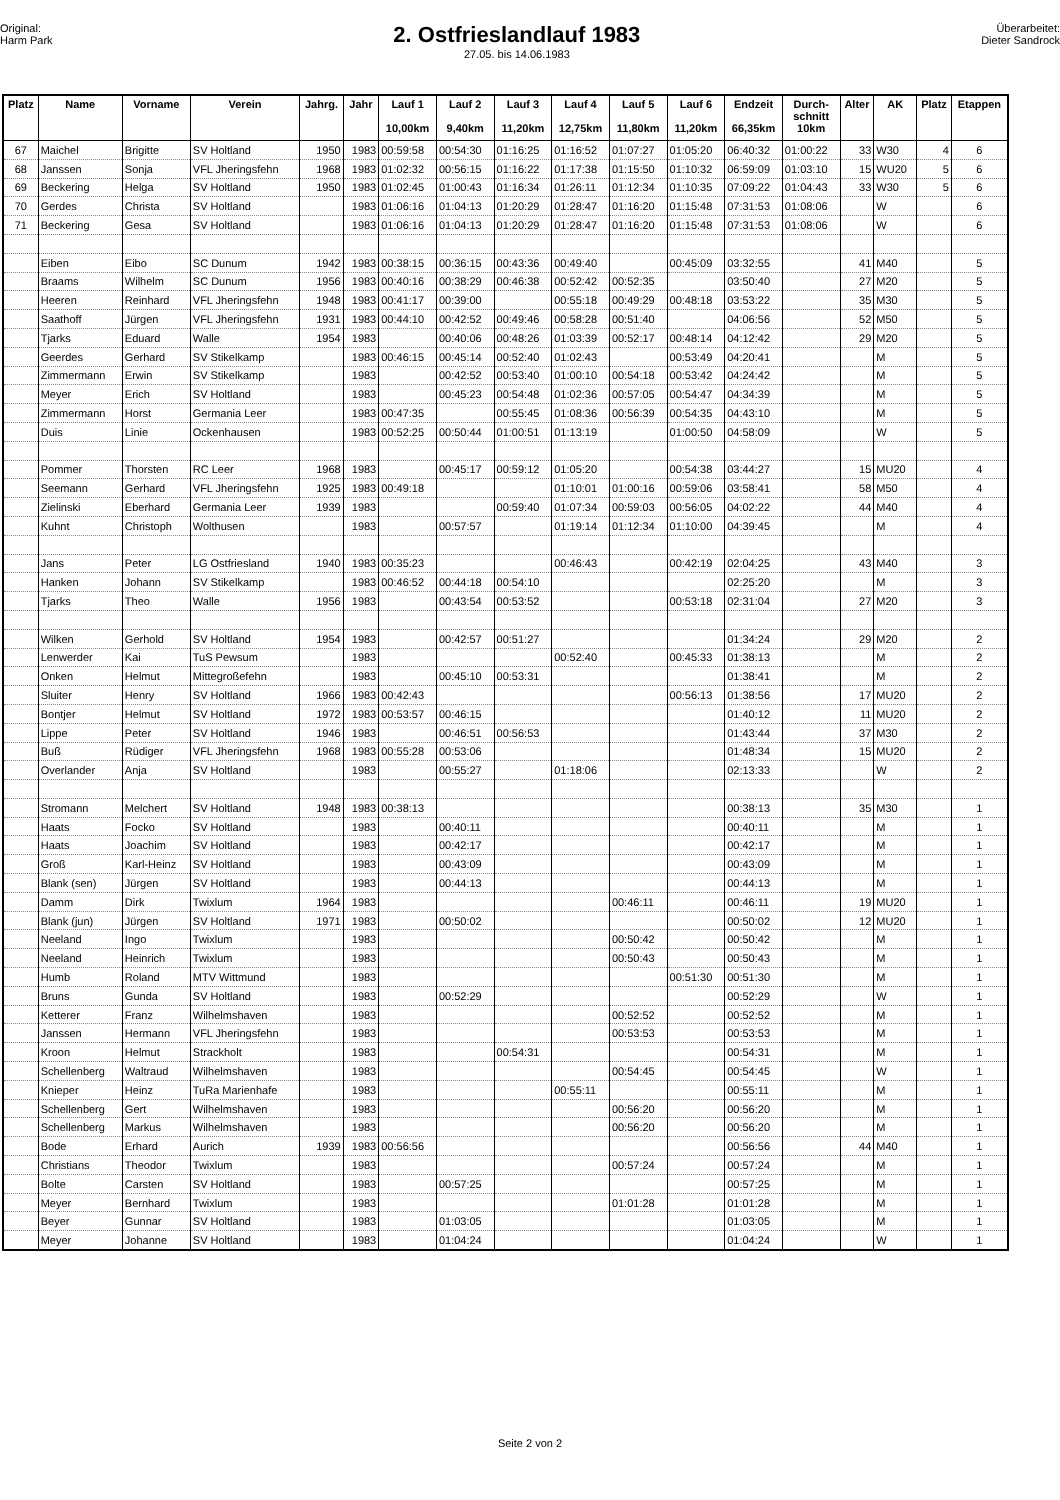Original:
Harm Park
2. Ostfrieslandlauf 1983
27.05. bis 14.06.1983
Überarbeitet:
Dieter Sandrock
| Platz | Name | Vorname | Verein | Jahrg. | Jahr | Lauf 1 10,00km | Lauf 2 9,40km | Lauf 3 11,20km | Lauf 4 12,75km | Lauf 5 11,80km | Lauf 6 11,20km | Endzeit 66,35km | Durch- schnitt 10km | Alter | AK | Platz | Etappen |
| --- | --- | --- | --- | --- | --- | --- | --- | --- | --- | --- | --- | --- | --- | --- | --- | --- | --- |
| 67 | Maichel | Brigitte | SV Holtland | 1950 | 1983 | 00:59:58 | 00:54:30 | 01:16:25 | 01:16:52 | 01:07:27 | 01:05:20 | 06:40:32 | 01:00:22 | 33 | W30 | 4 | 6 |
| 68 | Janssen | Sonja | VFL Jheringsfehn | 1968 | 1983 | 01:02:32 | 00:56:15 | 01:16:22 | 01:17:38 | 01:15:50 | 01:10:32 | 06:59:09 | 01:03:10 | 15 | WU20 | 5 | 6 |
| 69 | Beckering | Helga | SV Holtland | 1950 | 1983 | 01:02:45 | 01:00:43 | 01:16:34 | 01:26:11 | 01:12:34 | 01:10:35 | 07:09:22 | 01:04:43 | 33 | W30 | 5 | 6 |
| 70 | Gerdes | Christa | SV Holtland | | 1983 | 01:06:16 | 01:04:13 | 01:20:29 | 01:28:47 | 01:16:20 | 01:15:48 | 07:31:53 | 01:08:06 | | W | | 6 |
| 71 | Beckering | Gesa | SV Holtland | | 1983 | 01:06:16 | 01:04:13 | 01:20:29 | 01:28:47 | 01:16:20 | 01:15:48 | 07:31:53 | 01:08:06 | | W | | 6 |
| | Eiben | Eibo | SC Dunum | 1942 | 1983 | 00:38:15 | 00:36:15 | 00:43:36 | 00:49:40 | | 00:45:09 | 03:32:55 | | 41 | M40 | | 5 |
| | Braams | Wilhelm | SC Dunum | 1956 | 1983 | 00:40:16 | 00:38:29 | 00:46:38 | 00:52:42 | 00:52:35 | | 03:50:40 | | 27 | M20 | | 5 |
| | Heeren | Reinhard | VFL Jheringsfehn | 1948 | 1983 | 00:41:17 | 00:39:00 | | 00:55:18 | 00:49:29 | 00:48:18 | 03:53:22 | | 35 | M30 | | 5 |
| | Saathoff | Jürgen | VFL Jheringsfehn | 1931 | 1983 | 00:44:10 | 00:42:52 | 00:49:46 | 00:58:28 | 00:51:40 | | 04:06:56 | | 52 | M50 | | 5 |
| | Tjarks | Eduard | Walle | 1954 | 1983 | | 00:40:06 | 00:48:26 | 01:03:39 | 00:52:17 | 00:48:14 | 04:12:42 | | 29 | M20 | | 5 |
| | Geerdes | Gerhard | SV Stikelkamp | | 1983 | 00:46:15 | 00:45:14 | 00:52:40 | 01:02:43 | | 00:53:49 | 04:20:41 | | | M | | 5 |
| | Zimmermann | Erwin | SV Stikelkamp | | 1983 | | 00:42:52 | 00:53:40 | 01:00:10 | 00:54:18 | 00:53:42 | 04:24:42 | | | M | | 5 |
| | Meyer | Erich | SV Holtland | | 1983 | | 00:45:23 | 00:54:48 | 01:02:36 | 00:57:05 | 00:54:47 | 04:34:39 | | | M | | 5 |
| | Zimmermann | Horst | Germania Leer | | 1983 | 00:47:35 | | 00:55:45 | 01:08:36 | 00:56:39 | 00:54:35 | 04:43:10 | | | M | | 5 |
| | Duis | Linie | Ockenhausen | | 1983 | 00:52:25 | 00:50:44 | 01:00:51 | 01:13:19 | | 01:00:50 | 04:58:09 | | | W | | 5 |
| | Pommer | Thorsten | RC Leer | 1968 | 1983 | | 00:45:17 | 00:59:12 | 01:05:20 | | 00:54:38 | 03:44:27 | | 15 | MU20 | | 4 |
| | Seemann | Gerhard | VFL Jheringsfehn | 1925 | 1983 | 00:49:18 | | | 01:10:01 | 01:00:16 | 00:59:06 | 03:58:41 | | 58 | M50 | | 4 |
| | Zielinski | Eberhard | Germania Leer | 1939 | 1983 | | | 00:59:40 | 01:07:34 | 00:59:03 | 00:56:05 | 04:02:22 | | 44 | M40 | | 4 |
| | Kuhnt | Christoph | Wolthusen | | 1983 | | 00:57:57 | | 01:19:14 | 01:12:34 | 01:10:00 | 04:39:45 | | | M | | 4 |
| | Jans | Peter | LG Ostfriesland | 1940 | 1983 | 00:35:23 | | | 00:46:43 | | 00:42:19 | 02:04:25 | | 43 | M40 | | 3 |
| | Hanken | Johann | SV Stikelkamp | | 1983 | 00:46:52 | 00:44:18 | 00:54:10 | | | | 02:25:20 | | | M | | 3 |
| | Tjarks | Theo | Walle | 1956 | 1983 | | 00:43:54 | 00:53:52 | | | 00:53:18 | 02:31:04 | | 27 | M20 | | 3 |
| | Wilken | Gerhold | SV Holtland | 1954 | 1983 | | 00:42:57 | 00:51:27 | | | | 01:34:24 | | 29 | M20 | | 2 |
| | Lenwerder | Kai | TuS Pewsum | | 1983 | | | | 00:52:40 | | 00:45:33 | 01:38:13 | | | M | | 2 |
| | Onken | Helmut | Mittegroßefehn | | 1983 | | 00:45:10 | 00:53:31 | | | | 01:38:41 | | | M | | 2 |
| | Sluiter | Henry | SV Holtland | 1966 | 1983 | 00:42:43 | | | | | 00:56:13 | 01:38:56 | | 17 | MU20 | | 2 |
| | Bontjer | Helmut | SV Holtland | 1972 | 1983 | 00:53:57 | 00:46:15 | | | | | 01:40:12 | | 11 | MU20 | | 2 |
| | Lippe | Peter | SV Holtland | 1946 | 1983 | | 00:46:51 | 00:56:53 | | | | 01:43:44 | | 37 | M30 | | 2 |
| | Buß | Rüdiger | VFL Jheringsfehn | 1968 | 1983 | 00:55:28 | 00:53:06 | | | | | 01:48:34 | | 15 | MU20 | | 2 |
| | Overlander | Anja | SV Holtland | | 1983 | | 00:55:27 | | 01:18:06 | | | 02:13:33 | | | W | | 2 |
| | Stromann | Melchert | SV Holtland | 1948 | 1983 | 00:38:13 | | | | | | 00:38:13 | | 35 | M30 | | 1 |
| | Haats | Focko | SV Holtland | | 1983 | | 00:40:11 | | | | | 00:40:11 | | | M | | 1 |
| | Haats | Joachim | SV Holtland | | 1983 | | 00:42:17 | | | | | 00:42:17 | | | M | | 1 |
| | Groß | Karl-Heinz | SV Holtland | | 1983 | | 00:43:09 | | | | | 00:43:09 | | | M | | 1 |
| | Blank (sen) | Jürgen | SV Holtland | | 1983 | | 00:44:13 | | | | | 00:44:13 | | | M | | 1 |
| | Damm | Dirk | Twixlum | 1964 | 1983 | | | | | 00:46:11 | | 00:46:11 | | 19 | MU20 | | 1 |
| | Blank (jun) | Jürgen | SV Holtland | 1971 | 1983 | | 00:50:02 | | | | | 00:50:02 | | 12 | MU20 | | 1 |
| | Neeland | Ingo | Twixlum | | 1983 | | | | | 00:50:42 | | 00:50:42 | | | M | | 1 |
| | Neeland | Heinrich | Twixlum | | 1983 | | | | | 00:50:43 | | 00:50:43 | | | M | | 1 |
| | Humb | Roland | MTV Wittmund | | 1983 | | | | | | 00:51:30 | 00:51:30 | | | M | | 1 |
| | Bruns | Gunda | SV Holtland | | 1983 | | 00:52:29 | | | | | 00:52:29 | | | W | | 1 |
| | Ketterer | Franz | Wilhelmshaven | | 1983 | | | | | 00:52:52 | | 00:52:52 | | | M | | 1 |
| | Janssen | Hermann | VFL Jheringsfehn | | 1983 | | | | | 00:53:53 | | 00:53:53 | | | M | | 1 |
| | Kroon | Helmut | Strackholt | | 1983 | | | 00:54:31 | | | | 00:54:31 | | | M | | 1 |
| | Schellenberg | Waltraud | Wilhelmshaven | | 1983 | | | | | 00:54:45 | | 00:54:45 | | | W | | 1 |
| | Knieper | Heinz | TuRa Marienhafe | | 1983 | | | | 00:55:11 | | | 00:55:11 | | | M | | 1 |
| | Schellenberg | Gert | Wilhelmshaven | | 1983 | | | | | 00:56:20 | | 00:56:20 | | | M | | 1 |
| | Schellenberg | Markus | Wilhelmshaven | | 1983 | | | | | 00:56:20 | | 00:56:20 | | | M | | 1 |
| | Bode | Erhard | Aurich | 1939 | 1983 | 00:56:56 | | | | | | 00:56:56 | | 44 | M40 | | 1 |
| | Christians | Theodor | Twixlum | | 1983 | | | | | 00:57:24 | | 00:57:24 | | | M | | 1 |
| | Bolte | Carsten | SV Holtland | | 1983 | | 00:57:25 | | | | | 00:57:25 | | | M | | 1 |
| | Meyer | Bernhard | Twixlum | | 1983 | | | | | 01:01:28 | | 01:01:28 | | | M | | 1 |
| | Beyer | Gunnar | SV Holtland | | 1983 | | 01:03:05 | | | | | 01:03:05 | | | M | | 1 |
| | Meyer | Johanne | SV Holtland | | 1983 | | 01:04:24 | | | | | 01:04:24 | | | W | | 1 |
Seite 2 von 2